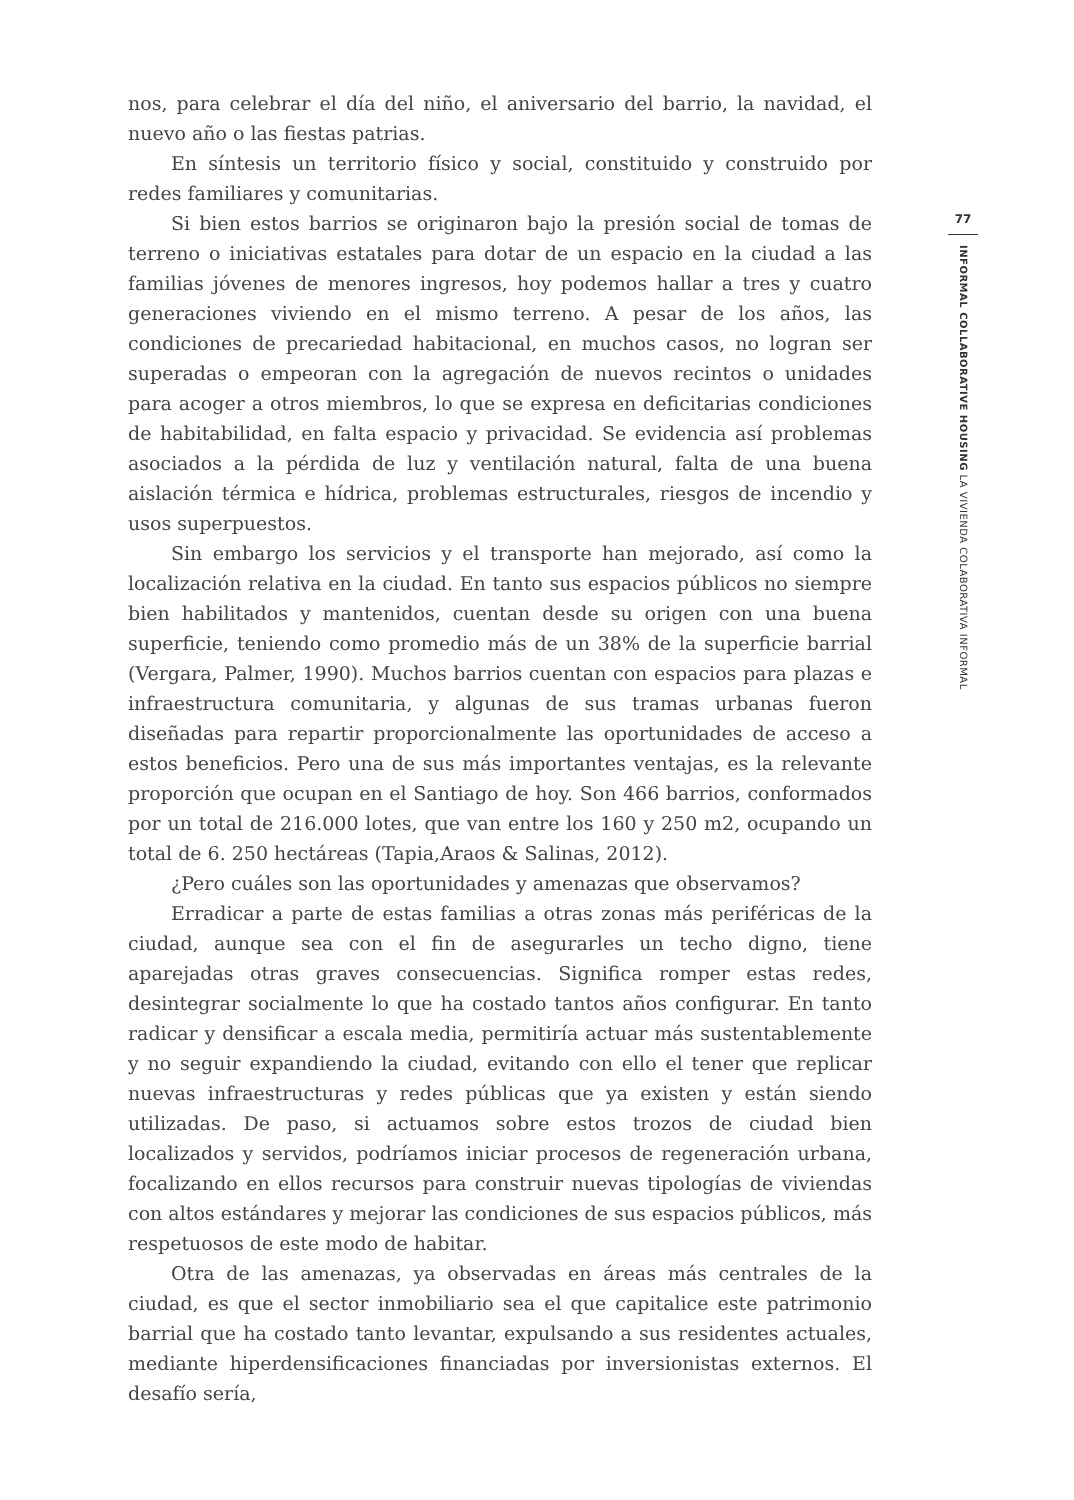nos, para celebrar el día del niño, el aniversario del barrio, la navidad, el nuevo año o las fiestas patrias.
En síntesis un territorio físico y social, constituido y construido por redes familiares y comunitarias.
Si bien estos barrios se originaron bajo la presión social de tomas de terreno o iniciativas estatales para dotar de un espacio en la ciudad a las familias jóvenes de menores ingresos, hoy podemos hallar a tres y cuatro generaciones viviendo en el mismo terreno. A pesar de los años, las condiciones de precariedad habitacional, en muchos casos, no logran ser superadas o empeoran con la agregación de nuevos recintos o unidades para acoger a otros miembros, lo que se expresa en deficitarias condiciones de habitabilidad, en falta espacio y privacidad. Se evidencia así problemas asociados a la pérdida de luz y ventilación natural, falta de una buena aislación térmica e hídrica, problemas estructurales, riesgos de incendio y usos superpuestos.
Sin embargo los servicios y el transporte han mejorado, así como la localización relativa en la ciudad. En tanto sus espacios públicos no siempre bien habilitados y mantenidos, cuentan desde su origen con una buena superficie, teniendo como promedio más de un 38% de la superficie barrial (Vergara, Palmer, 1990). Muchos barrios cuentan con espacios para plazas e infraestructura comunitaria, y algunas de sus tramas urbanas fueron diseñadas para repartir proporcionalmente las oportunidades de acceso a estos beneficios. Pero una de sus más importantes ventajas, es la relevante proporción que ocupan en el Santiago de hoy. Son 466 barrios, conformados por un total de 216.000 lotes, que van entre los 160 y 250 m2, ocupando un total de 6. 250 hectáreas (Tapia,Araos & Salinas, 2012).
¿Pero cuáles son las oportunidades y amenazas que observamos?
Erradicar a parte de estas familias a otras zonas más periféricas de la ciudad, aunque sea con el fin de asegurarles un techo digno, tiene aparejadas otras graves consecuencias. Significa romper estas redes, desintegrar socialmente lo que ha costado tantos años configurar. En tanto radicar y densificar a escala media, permitiría actuar más sustentablemente y no seguir expandiendo la ciudad, evitando con ello el tener que replicar nuevas infraestructuras y redes públicas que ya existen y están siendo utilizadas. De paso, si actuamos sobre estos trozos de ciudad bien localizados y servidos, podríamos iniciar procesos de regeneración urbana, focalizando en ellos recursos para construir nuevas tipologías de viviendas con altos estándares y mejorar las condiciones de sus espacios públicos, más respetuosos de este modo de habitar.
Otra de las amenazas, ya observadas en áreas más centrales de la ciudad, es que el sector inmobiliario sea el que capitalice este patrimonio barrial que ha costado tanto levantar, expulsando a sus residentes actuales, mediante hiperdensificaciones financiadas por inversionistas externos. El desafío sería,
77
INFORMAL COLLABORATIVE HOUSING LA VIVIENDA COLABORATIVA INFORMAL